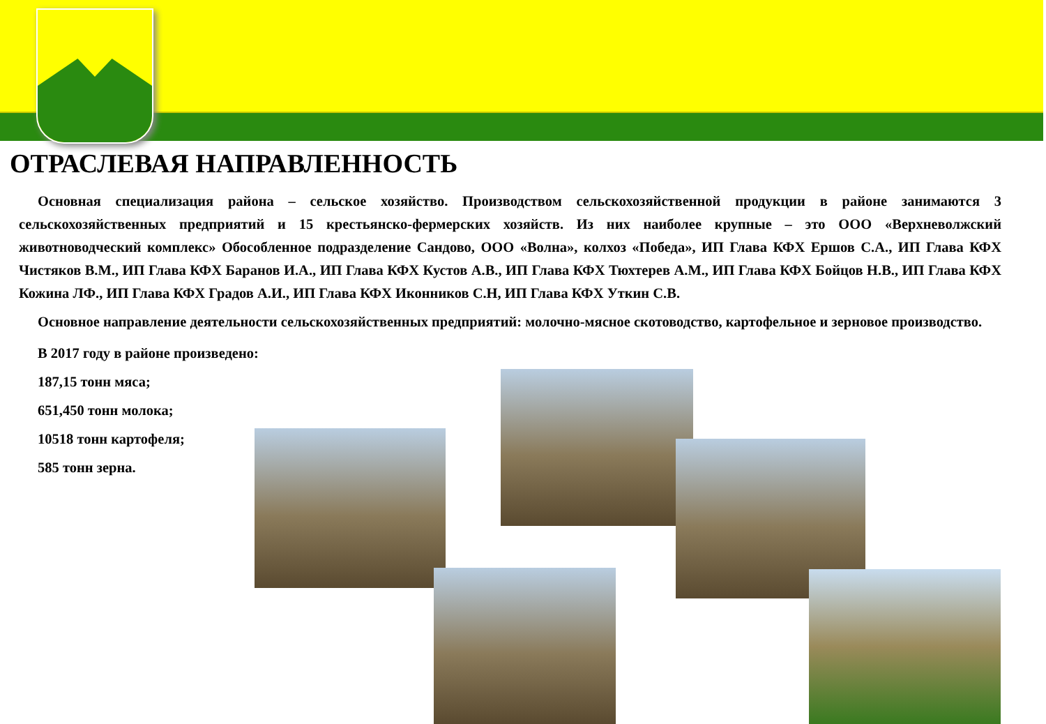ОТРАСЛЕВАЯ НАПРАВЛЕННОСТЬ
Основная специализация района – сельское хозяйство. Производством сельскохозяйственной продукции в районе занимаются 3 сельскохозяйственных предприятий и 15 крестьянско-фермерских хозяйств. Из них наиболее крупные – это ООО «Верхневолжский животноводческий комплекс» Обособленное подразделение Сандово, ООО «Волна», колхоз «Победа», ИП Глава КФХ Ершов С.А., ИП Глава КФХ Чистяков В.М., ИП Глава КФХ Баранов И.А., ИП Глава КФХ Кустов А.В., ИП Глава КФХ Тюхтерев А.М., ИП Глава КФХ Бойцов Н.В., ИП Глава КФХ Кожина ЛФ., ИП Глава КФХ Градов А.И., ИП Глава КФХ Иконников С.Н, ИП Глава КФХ Уткин С.В.
Основное направление деятельности сельскохозяйственных предприятий: молочно-мясное скотоводство, картофельное и зерновое производство.
В 2017 году в районе произведено:
187,15 тонн мяса;
651,450 тонн молока;
10518 тонн картофеля;
585 тонн зерна.